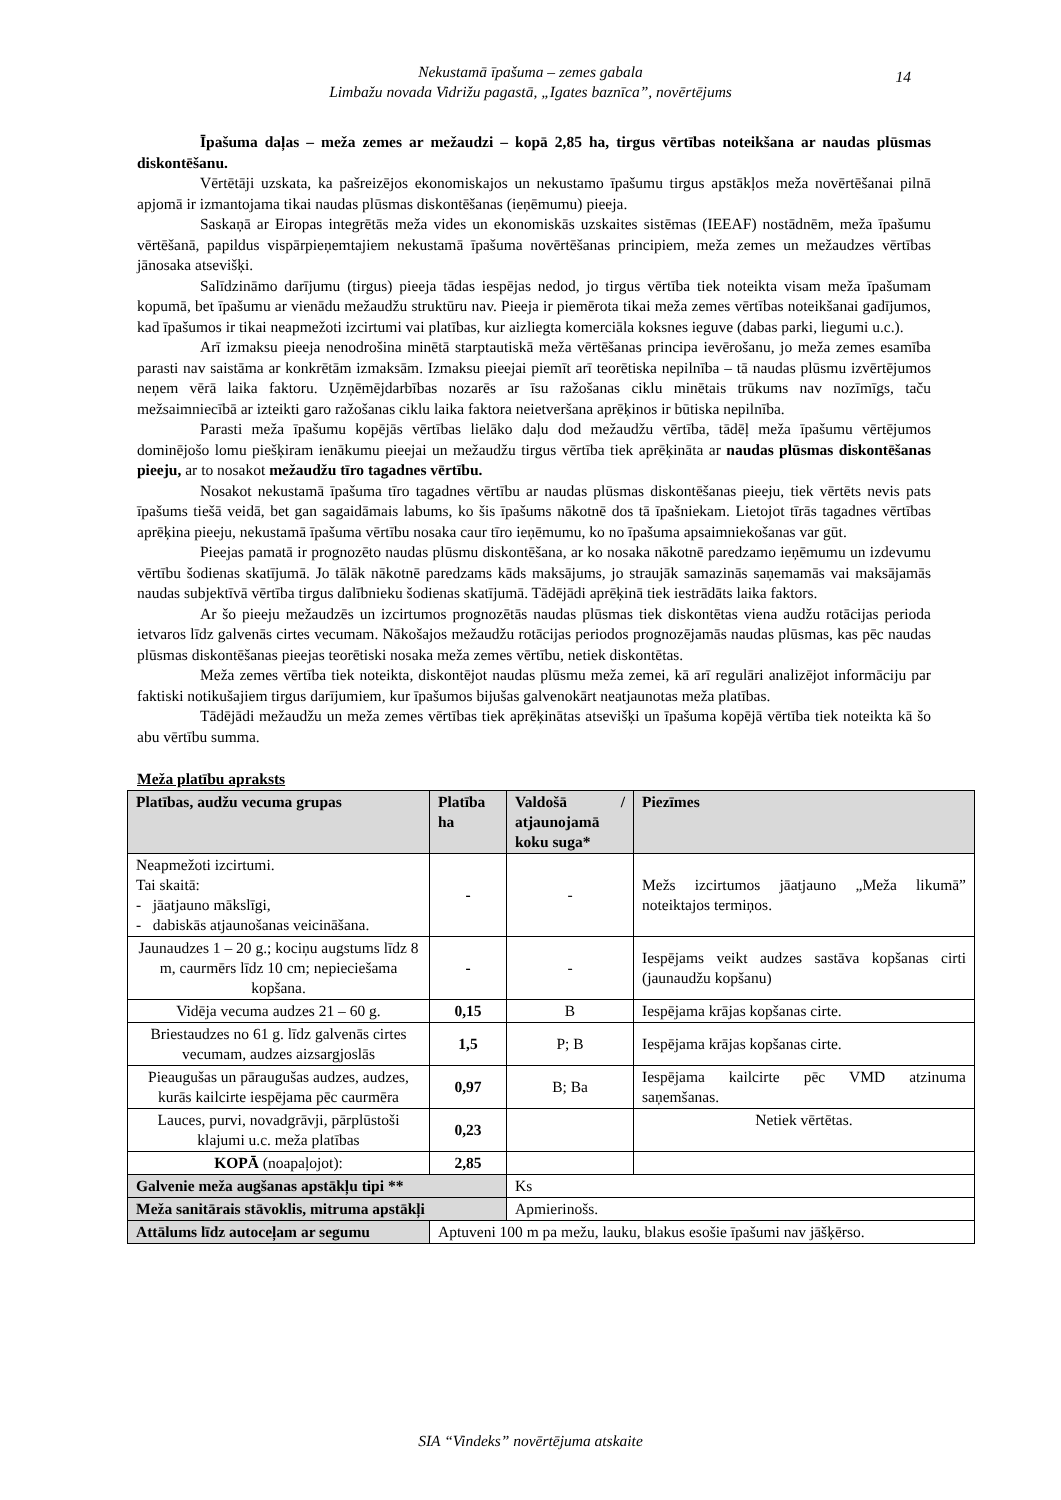Nekustamā īpašuma – zemes gabala
Limbažu novada Vidrižu pagastā, „Igates baznīca”, novērtējums
14
Īpašuma daļas – meža zemes ar mežaudzi – kopā 2,85 ha, tirgus vērtības noteikšana ar naudas plūsmas diskontēšanu.
Vērtētāji uzskata, ka pašreizējos ekonomiskajos un nekustamo īpašumu tirgus apstākļos meža novērtēšanai pilnā apjomā ir izmantojama tikai naudas plūsmas diskontēšanas (ieņēmumu) pieeja.
Saskaņā ar Eiropas integrētās meža vides un ekonomiskās uzskaites sistēmas (IEEAF) nostādnēm, meža īpašumu vērtēšanā, papildus vispārpieņemtajiem nekustamā īpašuma novērtēšanas principiem, meža zemes un mežaudzes vērtības jānosaka atsevišķi.
Salīdzināmo darījumu (tirgus) pieeja tādas iespējas nedod, jo tirgus vērtība tiek noteikta visam meža īpašumam kopumā, bet īpašumu ar vienādu mežaudžu struktūru nav. Pieeja ir piemērota tikai meža zemes vērtības noteikšanai gadījumos, kad īpašumos ir tikai neapmežoti izcirtumi vai platības, kur aizliegta komerciāla koksnes ieguve (dabas parki, liegumi u.c.).
Arī izmaksu pieeja nenodrošina minētā starptautiskā meža vērtēšanas principa ievērošanu, jo meža zemes esamība parasti nav saistāma ar konkrētām izmaksām. Izmaksu pieejai piemīt arī teorētiska nepilnība – tā naudas plūsmu izvērtējumos neņem vērā laika faktoru. Uzņēmējdarbības nozarēs ar īsu ražošanas ciklu minētais trūkums nav nozīmīgs, taču mežsaimniecībā ar izteikti garo ražošanas ciklu laika faktora neietveršana aprēķinos ir būtiska nepilnība.
Parasti meža īpašumu kopējās vērtības lielāko daļu dod mežaudžu vērtība, tādēļ meža īpašumu vērtējumos dominējošo lomu piešķiram ienākumu pieejai un mežaudžu tirgus vērtība tiek aprēķināta ar naudas plūsmas diskontēšanas pieeju, ar to nosakot mežaudžu tīro tagadnes vērtību.
Nosakot nekustamā īpašuma tīro tagadnes vērtību ar naudas plūsmas diskontēšanas pieeju, tiek vērtēts nevis pats īpašums tiešā veidā, bet gan sagaidāmais labums, ko šis īpašums nākotnē dos tā īpašniekam. Lietojot tīrās tagadnes vērtības aprēķina pieeju, nekustamā īpašuma vērtību nosaka caur tīro ieņēmumu, ko no īpašuma apsaimniekošanas var gūt.
Pieejas pamatā ir prognozēto naudas plūsmu diskontēšana, ar ko nosaka nākotnē paredzamo ieņēmumu un izdevumu vērtību šodienas skatījumā. Jo tālāk nākotnē paredzams kāds maksājums, jo straujāk samazinās saņemamās vai maksājamās naudas subjektīvā vērtība tirgus dalībnieku šodienas skatījumā. Tādējādi aprēķinā tiek iestrādāts laika faktors.
Ar šo pieeju mežaudzēs un izcirtumos prognozētās naudas plūsmas tiek diskontētas viena audžu rotācijas perioda ietvaros līdz galvenās cirtes vecumam. Nākošajos mežaudžu rotācijas periodos prognozējamās naudas plūsmas, kas pēc naudas plūsmas diskontēšanas pieejas teorētiski nosaka meža zemes vērtību, netiek diskontētas.
Meža zemes vērtība tiek noteikta, diskontējot naudas plūsmu meža zemei, kā arī regulāri analizējot informāciju par faktiski notikušajiem tirgus darījumiem, kur īpašumos bijušas galvenokārt neatjaunotas meža platības.
Tādējādi mežaudžu un meža zemes vērtības tiek aprēķinātas atsevišķi un īpašuma kopējā vērtība tiek noteikta kā šo abu vērtību summa.
Meža platību apraksts
| Platības, audžu vecuma grupas | Platība ha | Valdošā / atjaunojamā koku suga* | Piezīmes |
| --- | --- | --- | --- |
| Neapmežoti izcirtumi. Tai skaitā: - jāatjauno mākslīgi, - dabiskās atjaunošanas veicināšana. | - | - | Mežs izcirtumos jāatjauno „Meža likumā” noteiktajos termiņos. |
| Jaunaudzes 1 – 20 g.; kociņu augstums līdz 8 m, caurmērs līdz 10 cm; nepieciešama kopšana. | - | - | Iespējams veikt audzes sastāva kopšanas cirti (jaunaudžu kopšanu) |
| Vidēja vecuma audzes 21 – 60 g. | 0,15 | B | Iespējama krājas kopšanas cirte. |
| Briestaudzes no 61 g. līdz galvenās cirtes vecumam, audzes aizsargjoslās | 1,5 | P; B | Iespējama krājas kopšanas cirte. |
| Pieaugušas un pāraugušas audzes, audzes, kurās kailcirte iespējama pēc caurmēra | 0,97 | B; Ba | Iespējama kailcirte pēc VMD atzinuma saņemšanas. |
| Lauces, purvi, novadgrāvji, pārplūstoši klajumi u.c. meža platības | 0,23 | | Netiek vērtētas. |
| KOPĀ (noapaļojot): | 2,85 | | |
| Galvenie meža augšanas apstākļu tipi ** | | Ks | |
| Meža sanitārais stāvoklis, mitruma apstākļi | | Apmierinošs. | |
| Attālums līdz autoceļam ar segumu | Aptuveni 100 m pa mežu, lauku, blakus esošie īpašumi nav jāšķērso. | | |
SIA “Vindeks” novērtējuma atskaite